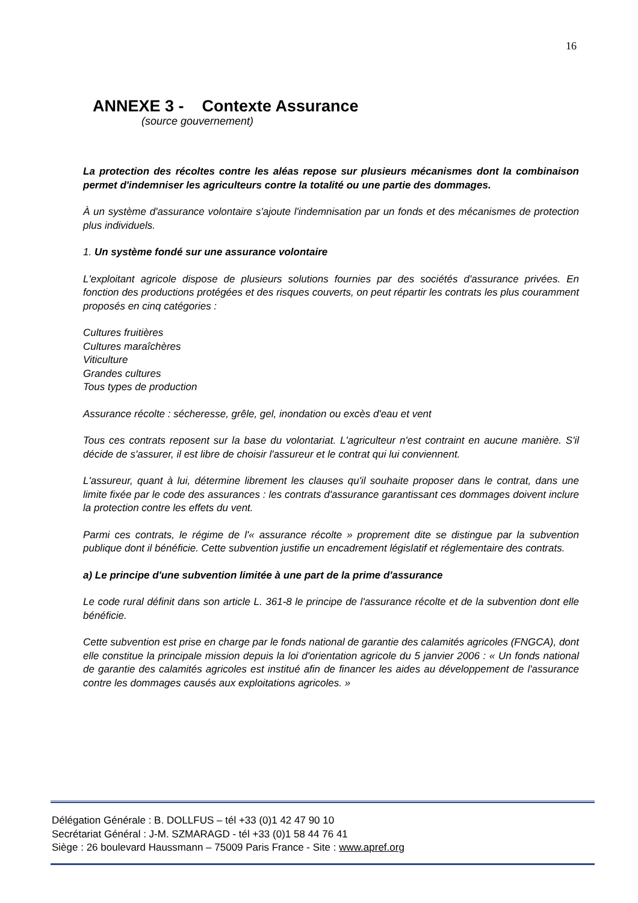16
ANNEXE 3 - Contexte Assurance
(source gouvernement)
La protection des récoltes contre les aléas repose sur plusieurs mécanismes dont la combinaison permet d'indemniser les agriculteurs contre la totalité ou une partie des dommages.
À un système d'assurance volontaire s'ajoute l'indemnisation par un fonds et des mécanismes de protection plus individuels.
1. Un système fondé sur une assurance volontaire
L'exploitant agricole dispose de plusieurs solutions fournies par des sociétés d'assurance privées. En fonction des productions protégées et des risques couverts, on peut répartir les contrats les plus couramment proposés en cinq catégories :
Cultures fruitières
Cultures maraîchères
Viticulture
Grandes cultures
Tous types de production
Assurance récolte : sécheresse, grêle, gel, inondation ou excès d'eau et vent
Tous ces contrats reposent sur la base du volontariat. L'agriculteur n'est contraint en aucune manière. S'il décide de s'assurer, il est libre de choisir l'assureur et le contrat qui lui conviennent.
L'assureur, quant à lui, détermine librement les clauses qu'il souhaite proposer dans le contrat, dans une limite fixée par le code des assurances : les contrats d'assurance garantissant ces dommages doivent inclure la protection contre les effets du vent.
Parmi ces contrats, le régime de l'« assurance récolte » proprement dite se distingue par la subvention publique dont il bénéficie. Cette subvention justifie un encadrement législatif et réglementaire des contrats.
a) Le principe d'une subvention limitée à une part de la prime d'assurance
Le code rural définit dans son article L. 361-8 le principe de l'assurance récolte et de la subvention dont elle bénéficie.
Cette subvention est prise en charge par le fonds national de garantie des calamités agricoles (FNGCA), dont elle constitue la principale mission depuis la loi d'orientation agricole du 5 janvier 2006 : « Un fonds national de garantie des calamités agricoles est institué afin de financer les aides au développement de l'assurance contre les dommages causés aux exploitations agricoles. »
Délégation Générale : B. DOLLFUS – tél +33 (0)1 42 47 90 10
Secrétariat Général : J-M. SZMARAGD - tél +33 (0)1 58 44 76 41
Siège : 26 boulevard Haussmann – 75009 Paris France - Site : www.apref.org